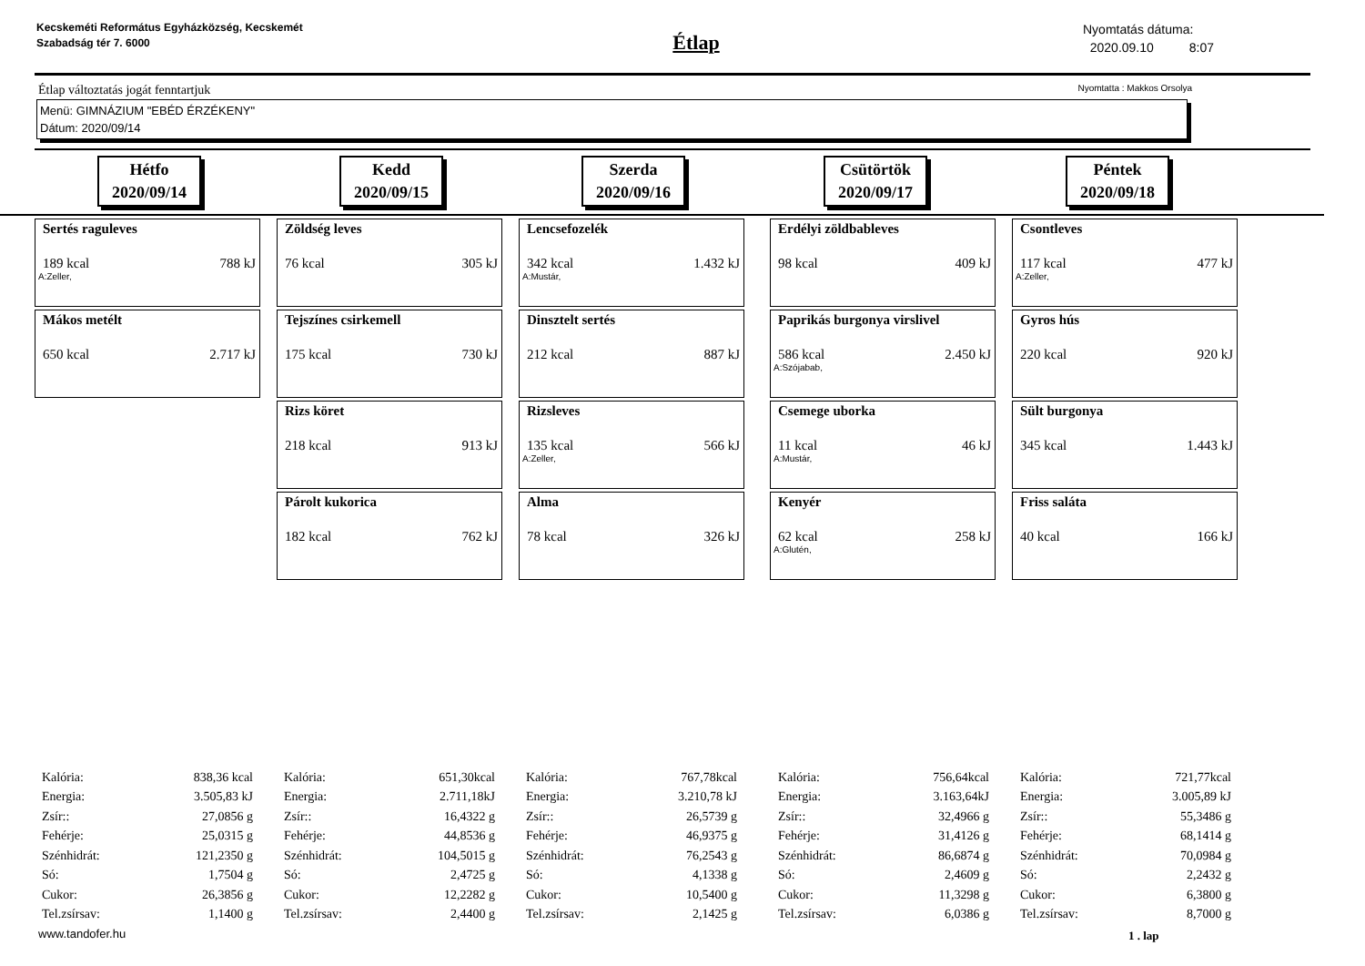Kecskeméti Református Egyházközség, Kecskemét Szabadság tér 7. 6000
Étlap
Nyomtatás dátuma:
2020.09.10 8:07
Étlap változtatás jogát fenntartjuk Nyomtatta : Makkos Orsolya
Menü: GIMNÁZIUM "EBÉD ÉRZÉKENY"
Dátum: 2020/09/14
Hétfo
2020/09/14
Kedd
2020/09/15
Szerda
2020/09/16
Csütörtök
2020/09/17
Péntek
2020/09/18
Sertés raguleves
189 kcal 788 kJ
A:Zeller,
Mákos metélt
650 kcal 2.717 kJ
Zöldség leves
76 kcal 305 kJ
Tejszínes csirkemell
175 kcal 730 kJ
Rizs köret
218 kcal 913 kJ
Párolt kukorica
182 kcal 762 kJ
Lencsefozelék
342 kcal 1.432 kJ
A:Mustár,
Dinsztelt sertés
212 kcal 887 kJ
Rizsleves
135 kcal 566 kJ
A:Zeller,
Alma
78 kcal 326 kJ
Erdélyi zöldbableves
98 kcal 409 kJ
Paprikás burgonya virslivel
586 kcal 2.450 kJ
A:Szójabab,
Csemege uborka
11 kcal 46 kJ
A:Mustár,
Kenyér
62 kcal 258 kJ
A:Glutén,
Csontleves
117 kcal 477 kJ
A:Zeller,
Gyros hús
220 kcal 920 kJ
Sült burgonya
345 kcal 1.443 kJ
Friss saláta
40 kcal 166 kJ
| Kalória: | 838,36 kcal |
| Energia: | 3.505,83 kJ |
| Zsír:: | 27,0856 g |
| Fehérje: | 25,0315 g |
| Szénhidrát: | 121,2350 g |
| Só: | 1,7504 g |
| Cukor: | 26,3856 g |
| Tel.zsírsav: | 1,1400 g |
| Kalória: | 651,30kcal |
| Energia: | 2.711,18kJ |
| Zsír:: | 16,4322 g |
| Fehérje: | 44,8536 g |
| Szénhidrát: | 104,5015 g |
| Só: | 2,4725 g |
| Cukor: | 12,2282 g |
| Tel.zsírsav: | 2,4400 g |
| Kalória: | 767,78kcal |
| Energia: | 3.210,78 kJ |
| Zsír:: | 26,5739 g |
| Fehérje: | 46,9375 g |
| Szénhidrát: | 76,2543 g |
| Só: | 4,1338 g |
| Cukor: | 10,5400 g |
| Tel.zsírsav: | 2,1425 g |
| Kalória: | 756,64kcal |
| Energia: | 3.163,64kJ |
| Zsír:: | 32,4966 g |
| Fehérje: | 31,4126 g |
| Szénhidrát: | 86,6874 g |
| Só: | 2,4609 g |
| Cukor: | 11,3298 g |
| Tel.zsírsav: | 6,0386 g |
| Kalória: | 721,77kcal |
| Energia: | 3.005,89 kJ |
| Zsír:: | 55,3486 g |
| Fehérje: | 68,1414 g |
| Szénhidrát: | 70,0984 g |
| Só: | 2,2432 g |
| Cukor: | 6,3800 g |
| Tel.zsírsav: | 8,7000 g |
www.tandofer.hu 1 . lap